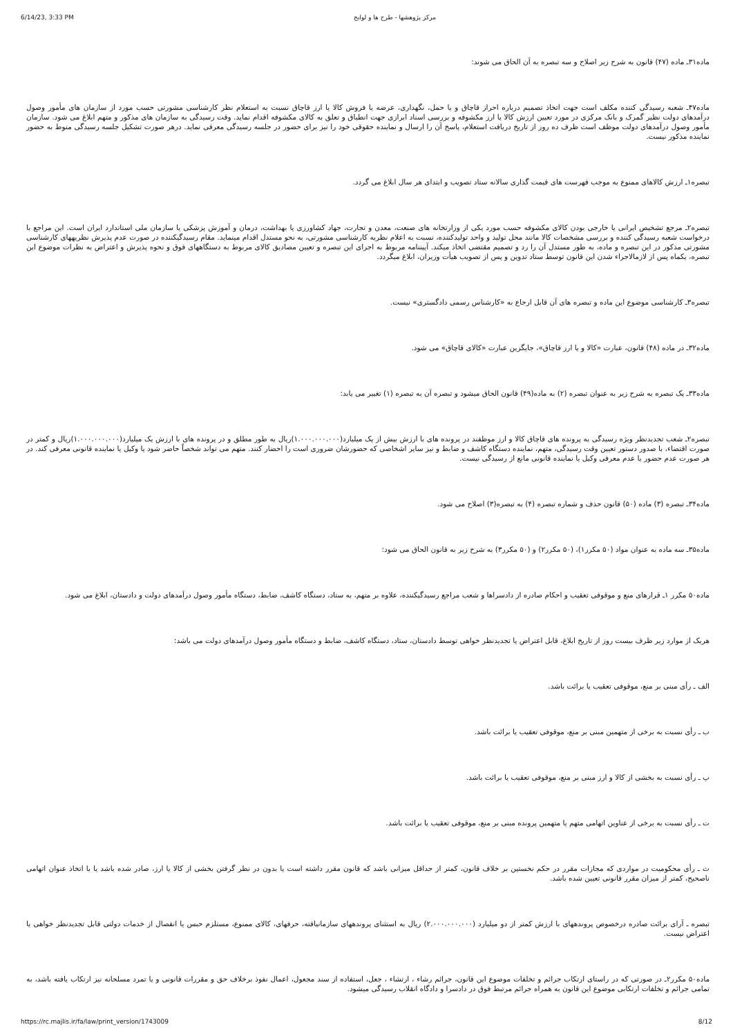6/14/23, 3:33 PM مرکز پژوهشها - طرح ها و لوایح
ماده۳۱ـ ماده (۴۷) قانون به شرح زیر اصلاح و سه تبصره به آن الحاق می شوند:
ماده۴۷ـ شعبه رسیدگی کننده مکلف است جهت اتخاذ تصمیم درباره احراز قاچاق و یا حمل، نگهداری، عرضه یا فروش کالا یا ارز قاچاق نسبت به استعلام نظر کارشناسی مشورتی حسب مورد از سازمان های مأمور وصول درآمدهای دولت نظیر گمرک و بانک مرکزی در مورد تعیین ارزش کالا یا ارز مکشوفه و بررسی اسناد ابرازی جهت انطباق و تعلق به کالای مکشوفه اقدام نماید. وقت رسیدگی به سازمان های مذکور و متهم ابلاغ می شود. سازمان مأمور وصول درآمدهای دولت موظف است ظرف ده روز از تاریخ دریافت استعلام، پاسخ آن را ارسال و نماینده حقوقی خود را نیز برای حضور در جلسه رسیدگی معرفی نماید. درهر صورت تشکیل جلسه رسیدگی منوط به حضور نماینده مذکور نیست.
تبصره۱ـ ارزش کالاهای ممنوع به موجب فهرست های قیمت گذاری سالانه ستاد تصویب و ابتدای هر سال ابلاغ می گردد.
تبصره۲ـ مرجع تشخیص ایرانی یا خارجی بودن کالای مکشوفه حسب مورد یکی از وزارتخانه های صنعت، معدن و تجارت، جهاد کشاورزی یا بهداشت، درمان و آموزش پزشکی یا سازمان ملی استاندارد ایران است. این مراجع با درخواست شعبه رسیدگی کننده و بررسی مشخصات کالا مانند محل تولید و واحد تولیدکننده، نسبت به اعلام نظریه کارشناسی مشورتی، به نحو مستدل اقدام مینماید. مقام رسیدگیکننده در صورت عدم پذیرش نظریههای کارشناسی مشورتی مذکور در این تبصره و ماده، به طور مستدل آن را رد و تصمیم مقتضی اتخاذ میکند. آییننامه مربوط به اجرای این تبصره و تعیین مصادیق کالای مربوط به دستگاههای فوق و نحوه پذیرش و اعتراض به نظرات موضوع این تبصره، یکماه پس از لازمالاجراء شدن این قانون توسط ستاد تدوین و پس از تصویب هیأت وزیران، ابلاغ میگردد.
تبصره۳ـ کارشناسی موضوع این ماده و تبصره های آن قابل ارجاع به «کارشناس رسمی دادگستری» نیست.
ماده۳۲ـ در ماده (۴۸) قانون، عبارت «کالا و یا ارز قاچاق»، جایگزین عبارت «کالای قاچاق» می شود.
ماده۳۳ـ یک تبصره به شرح زیر به عنوان تبصره (۲) به ماده(۴۹) قانون الحاق میشود و تبصره آن به تبصره (۱) تغییر می یابد:
تبصره۲ـ شعب تجدیدنظر ویژه رسیدگی به پرونده های قاچاق کالا و ارز موظفند در پرونده های با ارزش بیش از یک میلیارد(۱.۰۰۰.۰۰۰.۰۰۰)ریال به طور مطلق و در پرونده های با ارزش یک میلیارد(۱.۰۰۰.۰۰۰.۰۰۰)ریال و کمتر در صورت اقتضاء، با صدور دستور تعیین وقت رسیدگی، متهم، نماینده دستگاه کاشف و ضابط و نیز سایر اشخاصی که حضورشان ضروری است را احضار کنند. متهم می تواند شخصاً حاضر شود یا وکیل یا نماینده قانونی معرفی کند. در هر صورت عدم حضور یا عدم معرفی وکیل یا نماینده قانونی مانع از رسیدگی نیست.
ماده۳۴ـ تبصره (۳) ماده (۵۰) قانون حذف و شماره تبصره (۴) به تبصره(۳) اصلاح می شود.
ماده۳۵ـ سه ماده به عنوان مواد (۵۰ مکرر۱)، (۵۰ مکرر۲) و (۵۰ مکرر۳) به شرح زیر به قانون الحاق می شود:
ماده۵۰ مکرر ۱ـ قرارهای منع و موقوفی تعقیب و احکام صادره از دادسراها و شعب مراجع رسیدگیکننده، علاوه بر متهم، به ستاد، دستگاه کاشف، ضابط، دستگاه مأمور وصول درآمدهای دولت و دادستان، ابلاغ می شود.
هریک از موارد زیر ظرف بیست روز از تاریخ ابلاغ، قابل اعتراض یا تجدیدنظر خواهی توسط دادستان، ستاد، دستگاه کاشف، ضابط و دستگاه مأمور وصول درآمدهای دولت می باشد:
الف ـ رأی مبنی بر منع، موقوفی تعقیب یا برائت باشد.
ب ـ رأی نسبت به برخی از متهمین مبنی بر منع، موقوفی تعقیب یا برائت باشد.
پ ـ رأی نسبت به بخشی از کالا و ارز مبنی بر منع، موقوفی تعقیب یا برائت باشد.
ت ـ رأی نسبت به برخی از عناوین اتهامی متهم یا متهمین پرونده مبنی بر منع، موقوفی تعقیب یا برائت باشد.
ث ـ رأی محکومیت در مواردی که مجازات مقرر در حکم نخستین بر خلاف قانون، کمتر از حداقل میزانی باشد که قانون مقرر داشته است یا بدون در نظر گرفتن بخشی از کالا یا ارز، صادر شده باشد یا با اتخاذ عنوان اتهامی ناصحیح، کمتر از میزان مقرر قانونی تعیین شده باشد.
تبصره ـ آرای برائت صادره درخصوص پروندههای با ارزش کمتر از دو میلیارد (۲.۰۰۰.۰۰۰.۰۰۰) ریال به استثنای پروندههای سازمانیافته، حرفهای، کالای ممنوع، مستلزم حبس یا انفصال از خدمات دولتی قابل تجدیدنظر خواهی یا اعتراض نیست.
ماده۵۰ مکرر۲ـ در صورتی که در راستای ارتکاب جرائم و تخلفات موضوع این قانون، جرائم رشاء ، ارتشاء ، جعل، استفاده از سند مجعول، اعمال نفوذ برخلاف حق و مقررات قانونی و یا تمرد مسلحانه نیز ارتکاب یافته باشد، به تمامی جرائم و تخلفات ارتکابی موضوع این قانون به همراه جرائم مرتبط فوق در دادسرا و دادگاه انقلاب رسیدگی میشود.
https://rc.majlis.ir/fa/law/print_version/1743009 8/12